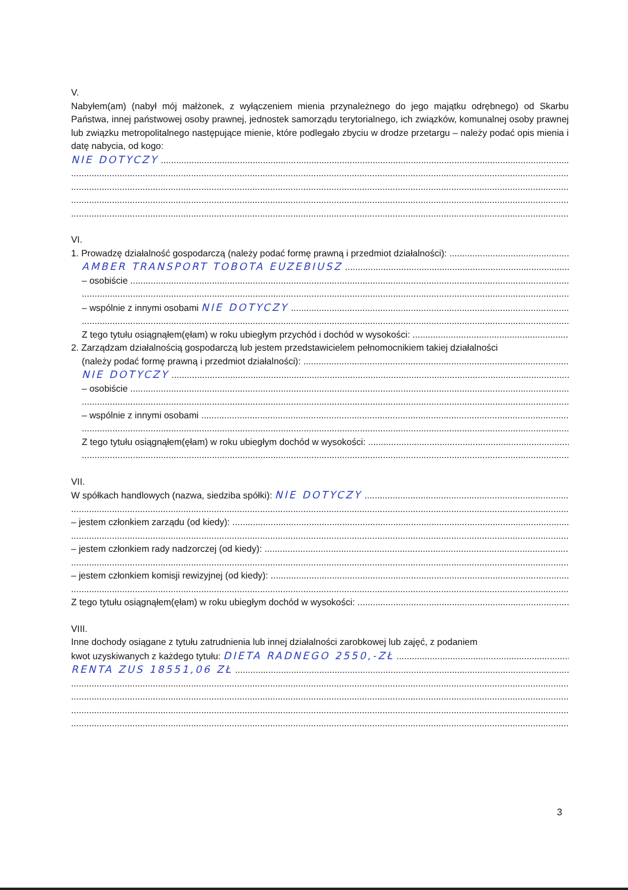V.
Nabyłem(am) (nabył mój małżonek, z wyłączeniem mienia przynależnego do jego majątku odrębnego) od Skarbu Państwa, innej państwowej osoby prawnej, jednostek samorządu terytorialnego, ich związków, komunalnej osoby prawnej lub związku metropolitalnego następujące mienie, które podlegało zbyciu w drodze przetargu – należy podać opis mienia i datę nabycia, od kogo:
NIE DOTYCZY
VI.
1. Prowadzę działalność gospodarczą (należy podać formę prawną i przedmiot działalności):
AMBER TRANSPORT TOBOTA EUZEBIUSZ
– osobiście
– wspólnie z innymi osobami NIE DOTYCZY
Z tego tytułu osiągnąłem(ęłam) w roku ubiegłym przychód i dochód w wysokości:
2. Zarządzam działalnością gospodarczą lub jestem przedstawicielem pełnomocnikiem takiej działalności
(należy podać formę prawną i przedmiot działalności):
NIE DOTYCZY
– osobiście
– wspólnie z innymi osobami
Z tego tytułu osiągnąłem(ęłam) w roku ubiegłym dochód w wysokości:
VII.
W spółkach handlowych (nazwa, siedziba spółki): NIE DOTYCZY
– jestem członkiem zarządu (od kiedy):
– jestem członkiem rady nadzorczej (od kiedy):
– jestem członkiem komisji rewizyjnej (od kiedy):
Z tego tytułu osiągnąłem(ęłam) w roku ubiegłym dochód w wysokości:
VIII.
Inne dochody osiągane z tytułu zatrudnienia lub innej działalności zarobkowej lub zajęć, z podaniem
kwot uzyskiwanych z każdego tytułu: DIETA RADNEGO 2550,-ZŁ
RENTA ZUS 18551,06 ZŁ
3